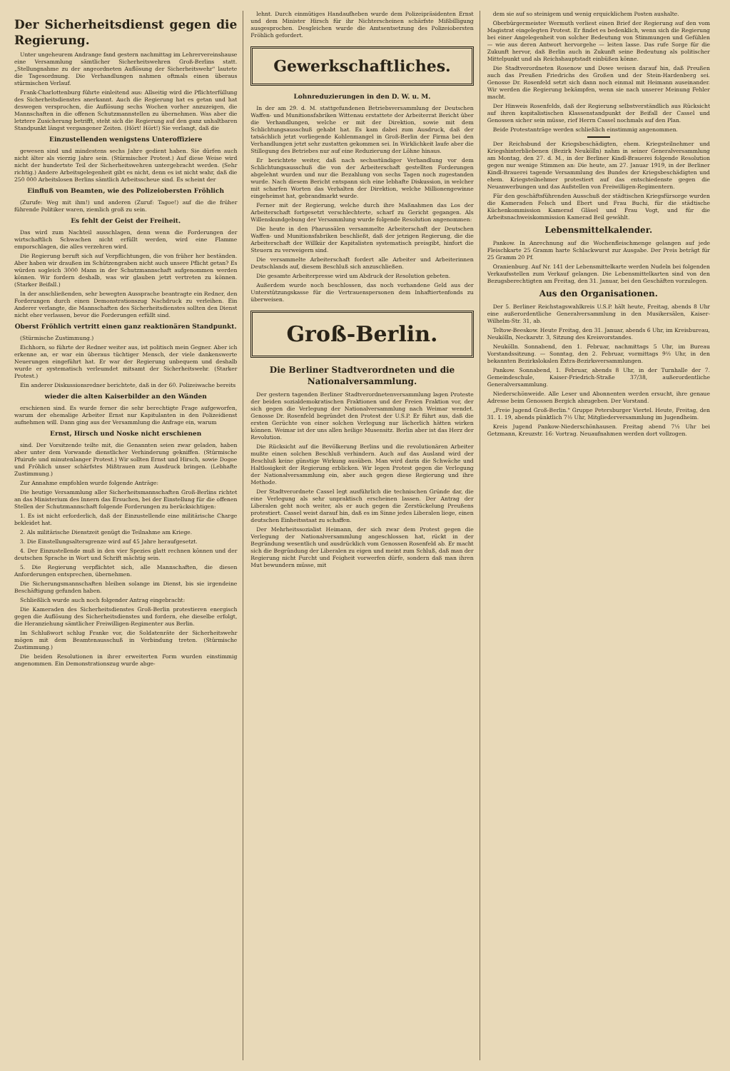Der Sicherheitsdienst gegen die Regierung.
Unter ungeheurem Andrange fand gestern nachmittag im Lehrervereinshause eine Versammlung sämtlicher Sicherheitswehren Groß-Berlins statt. „Stellungnahme zu der angeordneten Auflösung der Sicherheitswehr" lautete die Tagesordnung. Die Verhandlungen nahmen oftmals einen überaus stürmischen Verlauf.
Frank-Charlottenburg führte einleitend aus: Allseitig wird die Pflichterfüllung des Sicherheitsdienstes anerkannt. Auch die Regierung hat es getan und hat deswegen versprochen, die Auflösung sechs Wochen vorher anzuzeigen, die Mannschaften in die offenen Schutzmannstellen zu übernehmen. Was aber die letztere Zusicherung betrifft, steht sich die Regierung auf den ganz unhaltbaren Standpunkt längst vergangener Zeiten. (Hört! Hört!) Sie verlangt, daß die
Einzustellenden wenigstens Unteroffiziere
gewesen sind und mindestens sechs Jahre gedient haben. Sie dürfen auch nicht älter als vierzig Jahre sein. (Stürmischer Protest.) Auf diese Weise wird nicht der hundertste Teil der Sicherheitswehren untergebracht werden. (Sehr richtig.) Andere Arbeitsgelegenheit gibt es nicht, denn es ist nicht wahr, daß die 250 000 Arbeitslosen Berlins sämtlich Arbeitsscheue sind. Es scheint der
Einfluß von Beamten, wie des Polizeiobersten Fröhlich
(Zurufe: Weg mit ihm!) und anderen (Zuruf: Tagoe!) auf die die früher führende Politiker waren, ziemlich groß zu sein.
Es fehlt der Geist der Freiheit.
Das wird zum Nachteil ausschlagen, denn wenn die Forderungen der wirtschaftlich Schwachen nicht erfüllt werden, wird eine Flamme emporschlagen, die alles verzehren wird.
Die Regierung beruft sich auf Verpflichtungen, die von früher her beständen. Aber haben wir draußen im Schützengraben nicht auch unsere Pflicht getan? Es würden sogleich 3000 Mann in der Schutzmannschaft aufgenommen werden können. Wir fordern deshalb, was wir glauben jetzt vertreten zu können. (Starker Beifall.)
In der anschließenden, sehr bewegten Aussprache beantragte ein Redner, den Forderungen durch einen Demonstrationszug Nachdruck zu verleihen. Ein Anderer verlangte, die Mannschaften des Sicherheitsdienstes sollten den Dienst nicht eher verlassen, bevor die Forderungen erfüllt sind.
Oberst Fröhlich vertritt einen ganz reaktionären Standpunkt.
(Stürmische Zustimmung.)
Eichhorn, so führte der Redner weiter aus, ist politisch mein Gegner. Aber ich erkenne an, er war ein überaus tüchtiger Mensch, der viele dankenswerte Neuerungen eingeführt hat. Er war der Regierung unbequem und deshalb wurde er systematisch verleumdet mitsamt der Sicherheitswehr. (Starker Protest.)
Ein anderer Diskussionsredner berichtete, daß in der 60. Polizeiwache bereits
wieder die alten Kaiserbilder an den Wänden
erschienen sind. Es wurde ferner die sehr berechtigte Frage aufgeworfen, warum der ehemalige Arbeiter Ernst nur Kapitulanten in den Polizeidienst aufnehmen will. Dann ging aus der Versammlung die Anfrage ein, warum
Ernst, Hirsch und Noske nicht erschienen
sind. Der Vorsitzende teilte mit, die Genannten seien zwar geladen, haben aber unter dem Vorwande dienstlicher Verhinderung gekniffen. (Stürmische Pfuirufe und minutenlanger Protest.) Wir sollten Ernst und Hirsch, sowie Dogoe und Fröhlich unser schärfstes Mißtrauen zum Ausdruck bringen. (Lebhafte Zustimmung.)
Zur Annahme empfohlen wurde folgende Anträge:
Die heutige Versammlung aller Sicherheitsmannschaften Groß-Berlins richtet an das Ministerium des Innern das Ersuchen, bei der Einstellung für die offenen Stellen der Schutzmannschaft folgende Forderungen zu berücksichtigen:
1. Es ist nicht erforderlich, daß der Einzustellende eine militärische Charge bekleidet hat.
2. Als militärische Dienstzeit genügt die Teilnahme am Kriege.
3. Die Einstellungsaltersgrenze wird auf 45 Jahre heraufgesetzt.
4. Der Einzustellende muß in den vier Spezies glatt rechnen können und der deutschen Sprache in Wort und Schrift mächtig sein.
5. Die Regierung verpflichtet sich, alle Mannschaften, die diesen Anforderungen entsprechen, übernehmen.
Die Sicherungsmannschaften bleiben solange im Dienst, bis sie irgendeine Beschäftigung gefunden haben.
Schließlich wurde auch noch folgender Antrag eingebracht:
Die Kameraden des Sicherheitsdienstes Groß-Berlin protestieren energisch gegen die Auflösung des Sicherheitsdienstes und fordern, ehe dieselbe erfolgt, die Heranziehung sämtlicher Freiwilligen-Regimenter aus Berlin.
Im Schlußwort schlug Franke vor, die Soldatenräte der Sicherheitswehr mögen mit dem Beamtenausschuß in Verbindung treten. (Stürmische Zustimmung.)
Die beiden Resolutionen in ihrer erweiterten Form wurden einstimmig angenommen. Ein Demonstrationszug wurde abge-
lehnt. Durch einmütiges Handaufheben wurde dem Polizeipräsidenten Ernst und dem Minister Hirsch für ihr Nichterscheinen schärfste Mißbilligung ausgesprochen. Desgleichen wurde die Amtsentsetzung des Polizeiobersten Fröhlich gefordert.
Gewerkschaftliches.
Lohnreduzierungen in den D. W. u. M.
In der am 29. d. M. stattgefundenen Betriebsversammlung der Deutschen Waffen- und Munitionsfabriken Wittenau erstattete der Arbeiterrat Bericht über die Verhandlungen, welche er mit der Direktion, sowie mit dem Schlichtungsausschuß gehabt hat. Es kam dabei zum Ausdruck, daß der tatsächlich jetzt vorliegende Kohlenmangel in Groß-Berlin der Firma bei den Verhandlungen jetzt sehr zustatten gekommen sei. In Wirklichkeit laufe aber die Stillegung des Betriebes nur auf eine Reduzierung der Löhne hinaus.
Er berichtete weiter, daß nach sechsstündiger Verhandlung vor dem Schlichtungsausschuß die von der Arbeiterschaft gestellten Forderungen abgelehnt wurden und nur die Bezahlung von sechs Tagen noch zugestanden wurde. Nach diesem Bericht entspann sich eine lebhafte Diskussion, in welcher mit scharfen Worten das Verhalten der Direktion, welche Millionengewinne eingeheimst hat, gebrandmarkt wurde.
Ferner mit der Regierung, welche durch ihre Maßnahmen das Los der Arbeiterschaft fortgesetzt verschlechterte, scharf zu Gericht gegangen. Als Willenskundgebung der Versammlung wurde folgende Resolution angenommen:
Die heute in den Pharussälen versammelte Arbeiterschaft der Deutschen Waffen- und Munitionsfabriken beschließt, daß der jetzigen Regierung, die die Arbeiterschaft der Willkür der Kapitalisten systematisch preisgibt, hinfort die Steuern zu verweigern sind.
Die versammelte Arbeiterschaft fordert alle Arbeiter und Arbeiterinnen Deutschlands auf, diesem Beschluß sich anzuschließen.
Die gesamte Arbeiterpresse wird um Abdruck der Resolution gebeten.
Außerdem wurde noch beschlossen, das noch vorhandene Geld aus der Unterstützungskasse für die Vertrauenspersonen dem Inhaftiertenfonds zu überweisen.
Groß-Berlin.
Die Berliner Stadtverordneten und die Nationalversammlung.
Der gestern tagenden Berliner Stadtverordnetenversammlung lagen Proteste der beiden sozialdemokratischen Fraktionen und der Freien Fraktion vor, der sich gegen die Verlegung der Nationalversammlung nach Weimar wendet. Genosse Dr. Rosenfeld begründet den Protest der U.S.P. Er führt aus, daß die ersten Gerüchte von einer solchen Verlegung nur lächerlich hätten wirken können. Weimar ist der uns allen heilige Musensitz. Berlin aber ist das Herz der Revolution.
Die Rücksicht auf die Bevölkerung Berlins und die revolutionären Arbeiter mußte einen solchen Beschluß verhindern. Auch auf das Ausland wird der Beschluß keine günstige Wirkung ausüben. Man wird darin die Schwäche und Haltlosigkeit der Regierung erblicken. Wir legen Protest gegen die Verlegung der Nationalversammlung ein, aber auch gegen diese Regierung und ihre Methode.
Der Stadtverordnete Cassel legt ausführlich die technischen Gründe dar, die eine Verlegung als sehr unpraktisch erscheinen lassen. Der Antrag der Liberalen geht noch weiter, als er auch gegen die Zerstückelung Preußens protestiert. Cassel weist darauf hin, daß es im Sinne jedes Liberalen liege, einen deutschen Einheitsstaat zu schaffen.
Der Mehrheitssozialist Heimann, der sich zwar dem Protest gegen die Verlegung der Nationalversammlung angeschlossen hat, rückt in der Begründung wesentlich und ausdrücklich vom Genossen Rosenfeld ab. Er macht sich die Begründung der Liberalen zu eigen und meint zum Schluß, daß man der Regierung nicht Furcht und Feigheit vorwerfen dürfe, sondern daß man ihren Mut bewundern müsse, mit
dem sie auf so steinigem und wenig erquicklichem Posten aushalte.
Oberbürgermeister Wermuth verliest einen Brief der Regierung auf den vom Magistrat eingelegten Protest. Er findet es bedenklich, wenn sich die Regierung bei einer Angelegenheit von solcher Bedeutung von Stimmungen und Gefühlen — wie aus deren Antwort hervorgehe — leiten lasse. Das rufe Sorge für die Zukunft hervor, daß Berlin auch in Zukunft seine Bedeutung als politischer Mittelpunkt und als Reichshauptstadt einbüßen könne.
Die Stadtverordneten Rosenow und Dowe weisen darauf hin, daß Preußen auch das Preußen Friedrichs des Großen und der Stein-Hardenberg sei. Genosse Dr. Rosenfeld setzt sich dann noch einmal mit Heimann auseinander. Wir werden die Regierung bekämpfen, wenn sie nach unserer Meinung Fehler macht.
Der Hinweis Rosenfelds, daß der Regierung selbstverständlich aus Rücksicht auf ihren kapitalistischen Klassenstandpunkt der Beifall der Cassel und Genossen sicher sein müsse, rief Herrn Cassel nochmals auf den Plan.
Beide Protestanträge werden schließlich einstimmig angenommen.
Der Reichsbund der Kriegsbeschädigten, ehem. Kriegsteilnehmer und Kriegshinterbliebenen (Bezirk Neukölln) nahm in seiner Generalversammlung am Montag, den 27. d. M., in der Berliner Kindl-Brauerei folgende Resolution gegen nur wenige Stimmen an: Die heute, am 27. Januar 1919, in der Berliner Kindl-Brauerei tagende Versammlung des Bundes der Kriegsbeschädigten und ehem. Kriegsteilnehmer protestiert auf das entschiedenste gegen die Neuanwerbungen und das Aufstellen von Freiwilligen-Regimentern.
Für den geschäftsführenden Ausschuß der städtischen Kriegsfürsorge wurden die Kameraden Felsch und Ebert und Frau Buchi, für die städtische Küchenkommission Kamerad Gläsel und Frau Vogt, und für die Arbeitsnachweiskommission Kamerad Beil gewählt.
Lebensmittelkalender.
Pankow. In Anrechnung auf die Wochenfleischmenge gelangen auf jede Fleischkarte 25 Gramm harte Schlackwurst zur Ausgabe. Der Preis beträgt für 25 Gramm 20 Pf.
Oranienburg. Auf Nr. 141 der Lebensmittelkarte werden Nudeln bei folgenden Verkaufsstellen zum Verkauf gelangen. Die Lebensmittelkarten sind von den Bezugsberechtigten am Freitag, den 31. Januar, bei den Geschäften vorzulegen.
Aus den Organisationen.
Der 5. Berliner Reichstagswahlkreis U.S.P. hält heute, Freitag, abends 8 Uhr eine außerordentliche Generalversammlung in den Musikersälen, Kaiser-Wilhelm-Str. 31, ab.
Teltow-Beeskow. Heute Freitag, den 31. Januar, abends 6 Uhr, im Kreisbureau, Neukölln, Neckarstr. 3, Sitzung des Kreisvorstandes.
Neukölln. Sonnabend, den 1. Februar, nachmittags 5 Uhr, im Bureau Vorstandssitzung. — Sonntag, den 2. Februar, vormittags 9½ Uhr, in den bekannten Bezirkslokalen Extra-Bezirksversammlungen.
Pankow. Sonnabend, 1. Februar, abends 8 Uhr, in der Turnhalle der 7. Gemeindeschule, Kaiser-Friedrich-Straße 37/38, außerordentliche Generalversammlung.
Niederschönweide. Alle Leser und Abonnenten werden ersucht, ihre genaue Adresse beim Genossen Bergich abzugeben. Der Vorstand.
„Freie Jugend Groß-Berlin." Gruppe Petersburger Viertel. Heute, Freitag, den 31. 1. 19, abends pünktlich 7½ Uhr, Mitgliederversammlung im Jugendheim.
Kreis Jugend Pankow-Niederschönhausen. Freitag abend 7½ Uhr bei Getzmann, Kreuzstr. 16: Vortrag. Neuaufnahmen werden dort vollzogen.